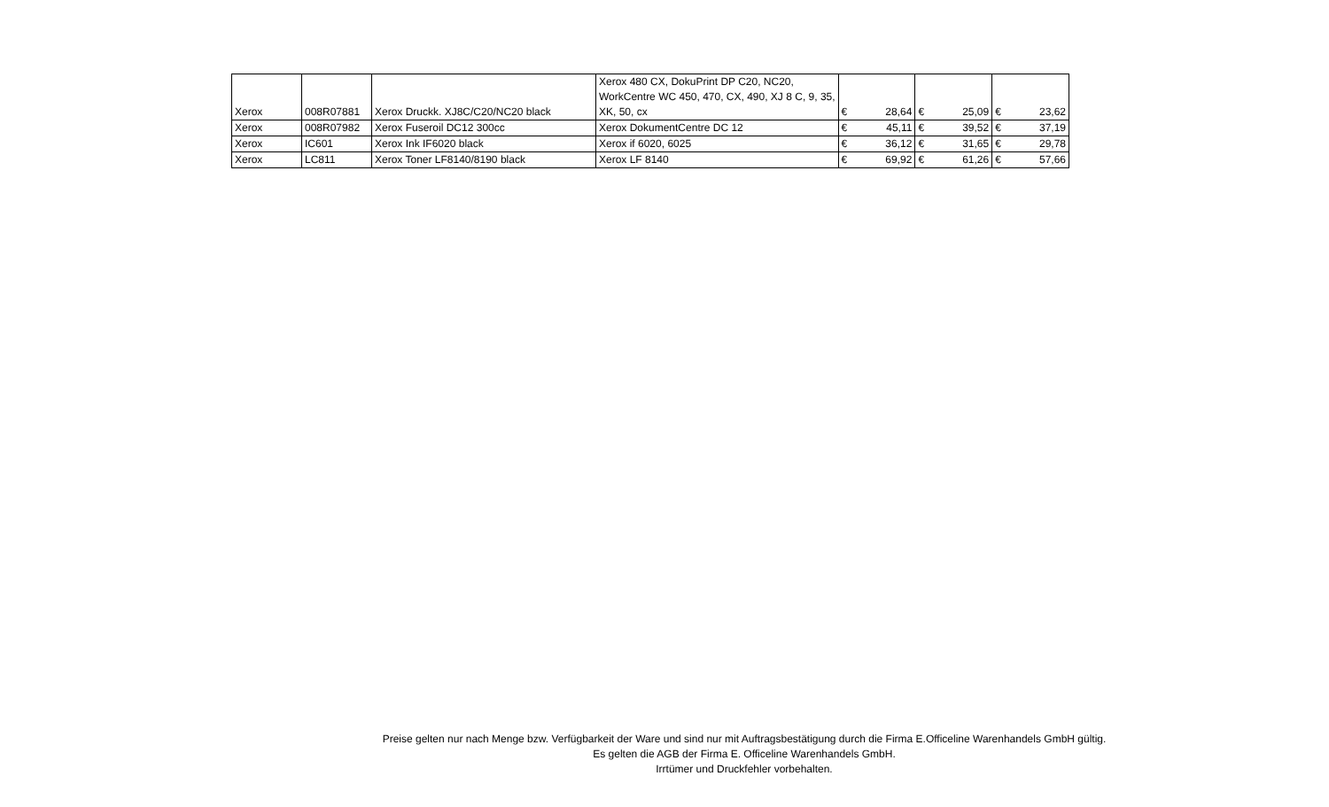| Xerox | 008R07881 | Xerox Druckk. XJ8C/C20/NC20 black | Xerox 480 CX, DokuPrint DP C20, NC20, WorkCentre WC 450, 470, CX, 490, XJ 8 C, 9, 35, XK, 50, cx | € | 28,64 | € | 25,09 | € | 23,62 |
| Xerox | 008R07982 | Xerox Fuseroil DC12 300cc | Xerox DokumentCentre DC 12 | € | 45,11 | € | 39,52 | € | 37,19 |
| Xerox | IC601 | Xerox Ink IF6020 black | Xerox if 6020, 6025 | € | 36,12 | € | 31,65 | € | 29,78 |
| Xerox | LC811 | Xerox Toner LF8140/8190 black | Xerox LF 8140 | € | 69,92 | € | 61,26 | € | 57,66 |
Preise gelten nur nach Menge bzw. Verfügbarkeit der Ware und sind nur mit Auftragsbestätigung durch die Firma E.Officeline Warenhandels GmbH gültig.
Es gelten die AGB der Firma E. Officeline Warenhandels GmbH.
Irrtümer und Druckfehler vorbehalten.